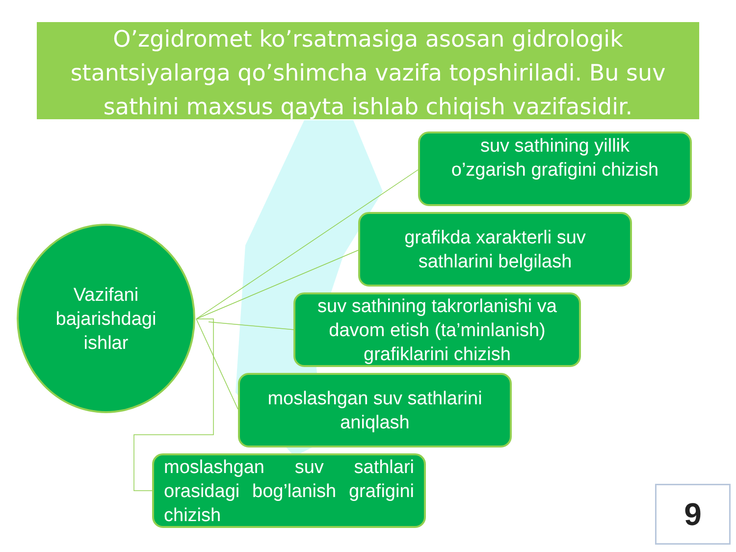O’zgidromet ko’rsatmasiga asosan gidrologik stantsiyalarga qo’shimcha vazifa topshiriladi. Bu suv sathini maxsus qayta ishlab chiqish vazifasidir.
Vazifani
bajarishdagi
ishlar
suv sathining yillik
o’zgarish grafigini chizish
grafikda xarakterli suv
sathlarini belgilash
suv sathining takrorlanishi va davom etish (ta’minlanish) grafiklarini chizish
moslashgan suv sathlarini
aniqlash
moslashgan suv sathlari orasidagi bog’lanish grafigini chizish
9